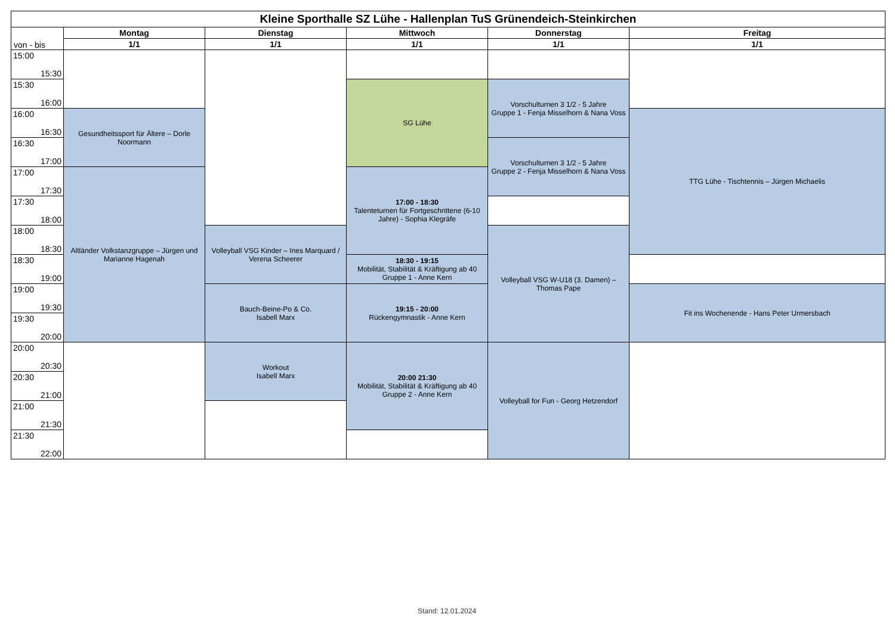| Kleine Sporthalle SZ Lühe - Hallenplan TuS Grünendeich-Steinkirchen | | | | | |
| von - bis | Montag | Dienstag | Mittwoch | Donnerstag | Freitag |
| | 1/1 | 1/1 | 1/1 | 1/1 | 1/1 |
| 15:00 15:30 | | | | | |
| 15:30 16:00 | | | SG Lühe | Vorschulturnen 3 1/2 - 5 Jahre Gruppe 1 - Fenja Misselhorn & Nana Voss | |
| 16:00 16:30 | Gesundheitssport für Ältere – Dorle Noormann | | | | TTG Lühe - Tischtennis – Jürgen Michaelis |
| 16:30 17:00 | | | | Vorschulturnen 3 1/2 - 5 Jahre Gruppe 2 - Fenja Misselhorn & Nana Voss | |
| 17:00 17:30 | Altländer Volkstanzgruppe – Jürgen und Marianne Hagenah | | 17:00 - 18:30 Talenteturnen für Fortgeschrittene (6-10 Jahre) - Sophia Klegräfe | | |
| 17:30 18:00 | | | | | |
| 18:00 18:30 | | Volleyball VSG Kinder – Ines Marquard / Verena Scheerer | | Volleyball VSG W-U18 (3. Damen) – Thomas Pape | |
| 18:30 19:00 | | | 18:30 - 19:15 Mobilität, Stabilität & Kräftigung ab 40 Gruppe 1 - Anne Kern | | |
| 19:00 19:30 | | Bauch-Beine-Po & Co. Isabell Marx | 19:15 - 20:00 Rückengymnastik - Anne Kern | | Fit ins Wochenende - Hans Peter Urmersbach |
| 19:30 20:00 | | | | | |
| 20:00 20:30 | | Workout Isabell Marx | 20:00 21:30 Mobilität, Stabilität & Kräftigung ab 40 Gruppe 2 - Anne Kern | Volleyball for Fun - Georg Hetzendorf | |
| 20:30 21:00 | | | | | |
| 21:00 21:30 | | | | | |
| 21:30 22:00 | | | | | |
Stand: 12.01.2024